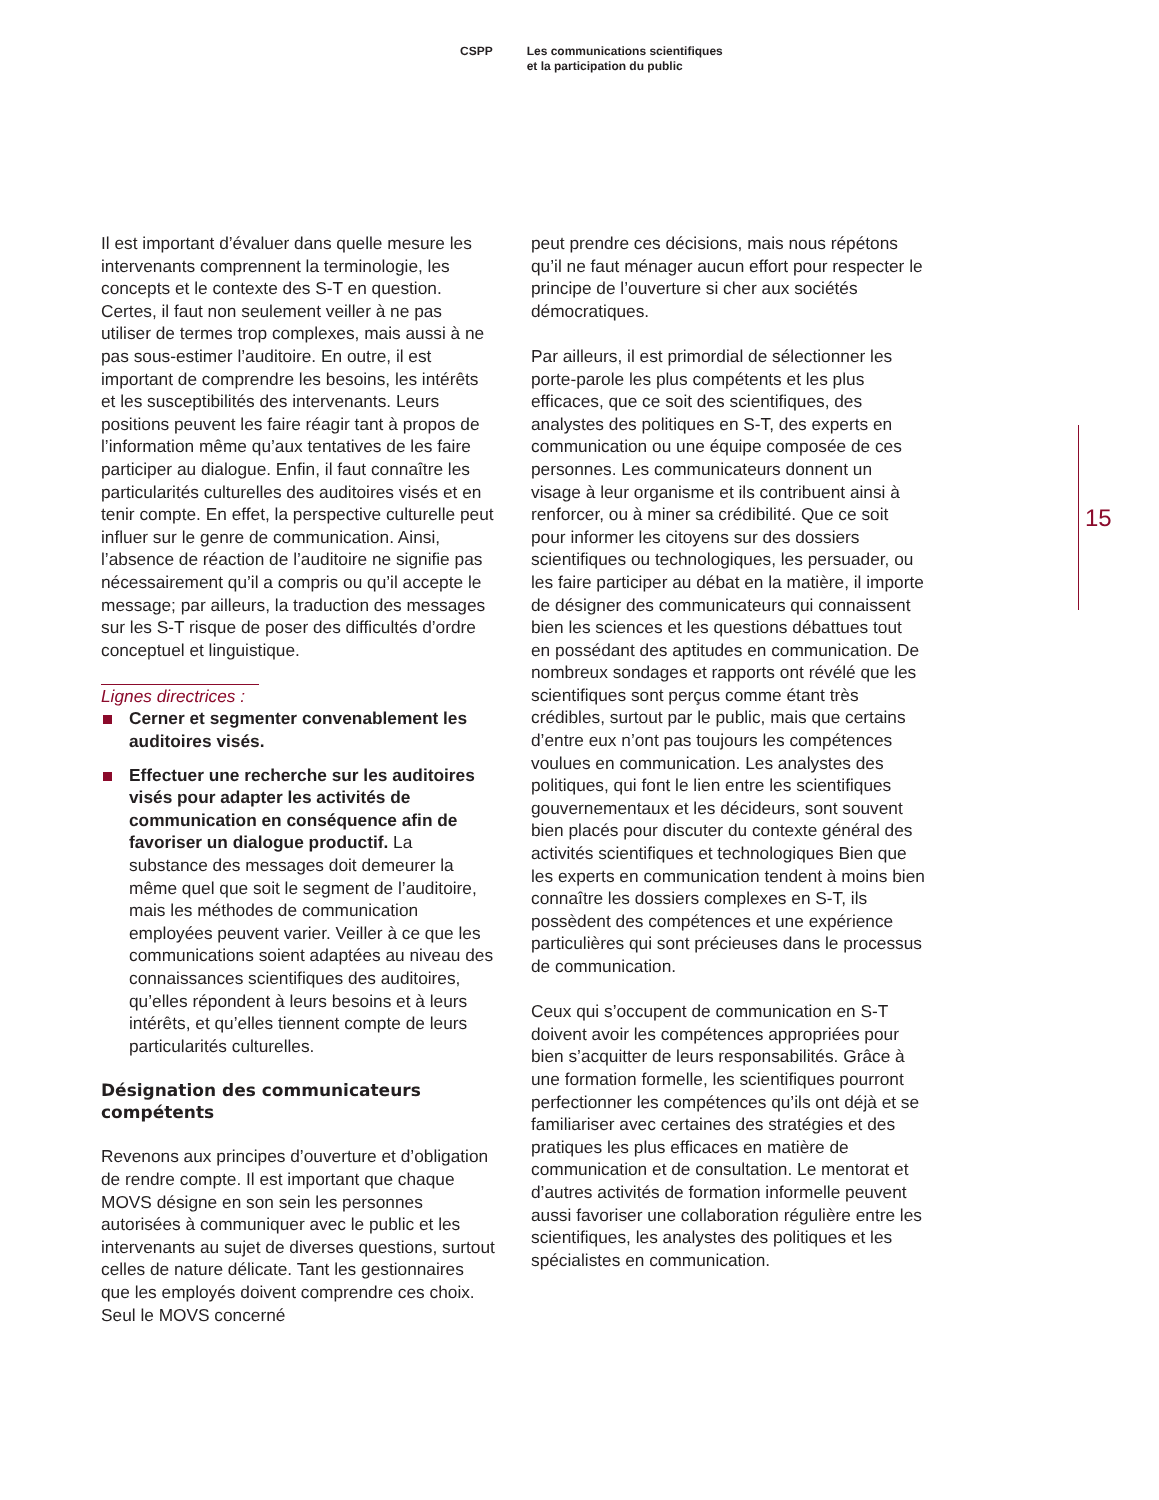CSPP Les communications scientifiques
et la participation du public
Il est important d’évaluer dans quelle mesure les intervenants comprennent la terminologie, les concepts et le contexte des S-T en question. Certes, il faut non seulement veiller à ne pas utiliser de termes trop complexes, mais aussi à ne pas sous-estimer l’auditoire. En outre, il est important de comprendre les besoins, les intérêts et les susceptibilités des intervenants. Leurs positions peuvent les faire réagir tant à propos de l’information même qu’aux tentatives de les faire participer au dialogue. Enfin, il faut connaître les particularités culturelles des auditoires visés et en tenir compte. En effet, la perspective culturelle peut influer sur le genre de communication. Ainsi, l’absence de réaction de l’auditoire ne signifie pas nécessairement qu’il a compris ou qu’il accepte le message; par ailleurs, la traduction des messages sur les S-T risque de poser des difficultés d’ordre conceptuel et linguistique.
Lignes directrices :
Cerner et segmenter convenablement les auditoires visés.
Effectuer une recherche sur les auditoires visés pour adapter les activités de communication en conséquence afin de favoriser un dialogue productif. La substance des messages doit demeurer la même quel que soit le segment de l’auditoire, mais les méthodes de communication employées peuvent varier. Veiller à ce que les commu­nications soient adaptées au niveau des connaissances scientifiques des auditoires, qu’elles répondent à leurs besoins et à leurs intérêts, et qu’elles tiennent compte de leurs particularités culturelles.
Désignation des communicateurs compétents
Revenons aux principes d’ouverture et d’obligation de rendre compte. Il est important que chaque MOVS désigne en son sein les personnes autorisées à communiquer avec le public et les intervenants au sujet de diverses questions, surtout celles de nature délicate. Tant les gestionnaires que les employés doivent comprendre ces choix. Seul le MOVS concerné
peut prendre ces décisions, mais nous répétons qu’il ne faut ménager aucun effort pour respecter le principe de l’ouverture si cher aux sociétés démocratiques.
Par ailleurs, il est primordial de sélectionner les porte-parole les plus compétents et les plus efficaces, que ce soit des scientifiques, des analystes des politiques en S-T, des experts en communication ou une équipe composée de ces personnes. Les communicateurs donnent un visage à leur organisme et ils contribuent ainsi à renforcer, ou à miner sa crédibilité. Que ce soit pour informer les citoyens sur des dossiers scientifiques ou technologiques, les persuader, ou les faire participer au débat en la matière, il importe de désigner des communicateurs qui connaissent bien les sciences et les questions débattues tout en possédant des aptitudes en communication. De nombreux sondages et rapports ont révélé que les scientifiques sont perçus comme étant très crédibles, surtout par le public, mais que certains d’entre eux n’ont pas toujours les compétences voulues en communication. Les analystes des politiques, qui font le lien entre les scientifiques gouvernementaux et les décideurs, sont souvent bien placés pour discuter du contexte général des activités scientifiques et technologiques Bien que les experts en communication tendent à moins bien connaître les dossiers complexes en S-T, ils possèdent des compétences et une expérience particulières qui sont précieuses dans le processus de communication.
Ceux qui s’occupent de communication en S-T doivent avoir les compétences appropriées pour bien s’acquitter de leurs responsabilités. Grâce à une formation formelle, les scientifiques pourront perfectionner les compétences qu’ils ont déjà et se familiariser avec certaines des stratégies et des pratiques les plus efficaces en matière de communication et de consultation. Le mentorat et d’autres activités de formation informelle peuvent aussi favoriser une colla­boration régulière entre les scientifiques, les analystes des politiques et les spécialistes en communication.
15